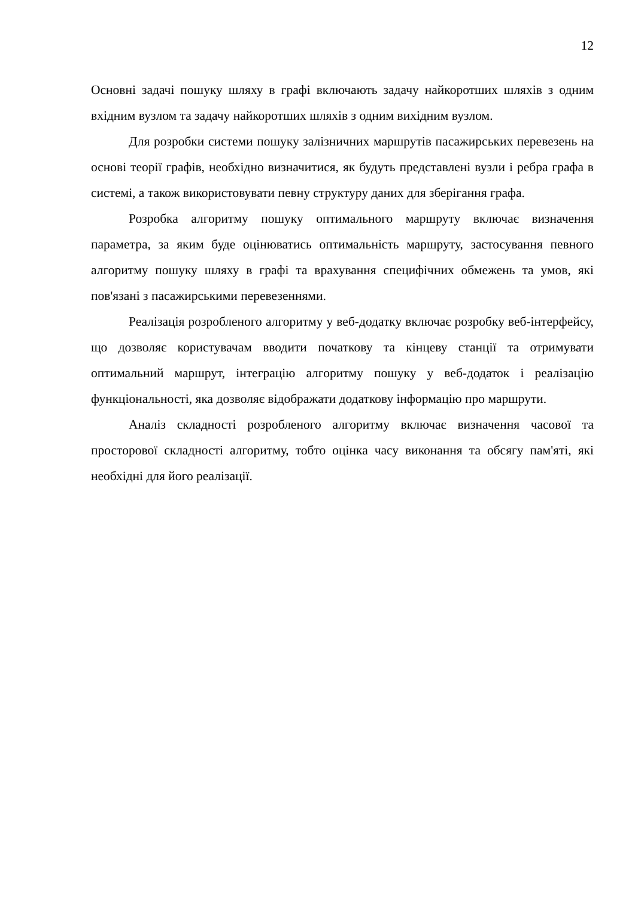12
Основні задачі пошуку шляху в графі включають задачу найкоротших шляхів з одним вхідним вузлом та задачу найкоротших шляхів з одним вихідним вузлом.
Для розробки системи пошуку залізничних маршрутів пасажирських перевезень на основі теорії графів, необхідно визначитися, як будуть представлені вузли і ребра графа в системі, а також використовувати певну структуру даних для зберігання графа.
Розробка алгоритму пошуку оптимального маршруту включає визначення параметра, за яким буде оцінюватись оптимальність маршруту, застосування певного алгоритму пошуку шляху в графі та врахування специфічних обмежень та умов, які пов'язані з пасажирськими перевезеннями.
Реалізація розробленого алгоритму у веб-додатку включає розробку веб-інтерфейсу, що дозволяє користувачам вводити початкову та кінцеву станції та отримувати оптимальний маршрут, інтеграцію алгоритму пошуку у веб-додаток і реалізацію функціональності, яка дозволяє відображати додаткову інформацію про маршрути.
Аналіз складності розробленого алгоритму включає визначення часової та просторової складності алгоритму, тобто оцінка часу виконання та обсягу пам'яті, які необхідні для його реалізації.